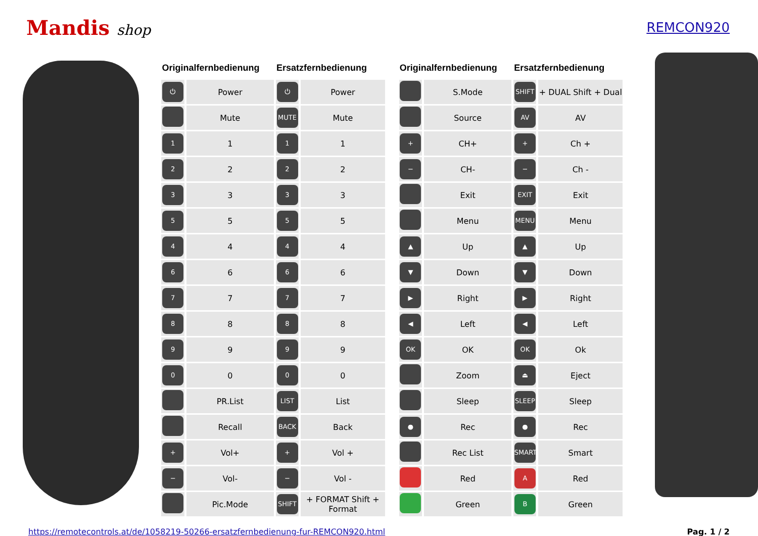Mandis shop REMCON920
| Originalfernbedienung | | Ersatzfernbedienung | |
| --- | --- | --- | --- |
| ⏻ | Power | ⏻ | Power |
| | Mute | MUTE | Mute |
| 1 | 1 | 1 | 1 |
| 2 | 2 | 2 | 2 |
| 3 | 3 | 3 | 3 |
| 5 | 5 | 5 | 5 |
| 4 | 4 | 4 | 4 |
| 6 | 6 | 6 | 6 |
| 7 | 7 | 7 | 7 |
| 8 | 8 | 8 | 8 |
| 9 | 9 | 9 | 9 |
| 0 | 0 | 0 | 0 |
| | PR.List | LIST | List |
| | Recall | BACK | Back |
| + | Vol+ | + | Vol + |
| − | Vol- | − | Vol - |
| | Pic.Mode | SHIFT | + FORMAT Shift + Format |
| Originalfernbedienung | | Ersatzfernbedienung | |
| --- | --- | --- | --- |
| | S.Mode | SHIFT | + DUAL Shift + Dual |
| | Source | AV | AV |
| + | CH+ | + | Ch + |
| − | CH- | − | Ch - |
| | Exit | EXIT | Exit |
| | Menu | MENU | Menu |
| ▲ | Up | ▲ | Up |
| ▼ | Down | ▼ | Down |
| ▶ | Right | ▶ | Right |
| ◀ | Left | ◀ | Left |
| OK | OK | OK | Ok |
| | Zoom | ⏏ | Eject |
| | Sleep | SLEEP | Sleep |
| ● | Rec | ● | Rec |
| | Rec List | SMART | Smart |
| | Red | A | Red |
| | Green | B | Green |
https://remotecontrols.at/de/1058219-50266-ersatzfernbedienung-fur-REMCON920.html Pag. 1 / 2